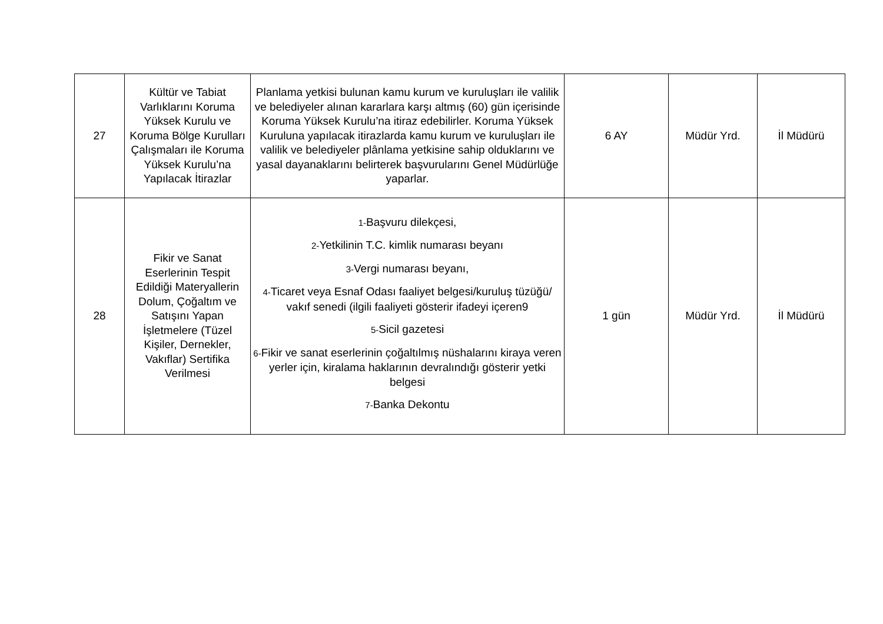| 27 | Kültür ve Tabiat Varlıklarını Koruma Yüksek Kurulu ve Koruma Bölge Kurulları Çalışmaları ile Koruma Yüksek Kurulu’na Yapılacak İtirazlar | Planlama yetkisi bulunan kamu kurum ve kuruluşları ile valilik ve belediyeler alınan kararlara karşı altmış (60) gün içerisinde Koruma Yüksek Kurulu’na itiraz edebilirler. Koruma Yüksek Kuruluna yapılacak itirazlarda kamu kurum ve kuruluşları ile valilik ve belediyeler plânlama yetkisine sahip olduklarını ve yasal dayanaklarını belirterek başvurularını Genel Müdürlüğe yaparlar. | 6 AY | Müdür Yrd. | İl Müdürü |
| 28 | Fikir ve Sanat Eserlerinin Tespit Edildiği Materyallerin Dolum, Çoğaltım ve Satışını Yapan İşletmelere (Tüzel Kişiler, Dernekler, Vakıflar) Sertifika Verilmesi | 1- Başvuru dilekçesi, 2- Yetkilinin T.C. kimlik numarası beyanı 3- Vergi numarası beyanı, 4- Ticaret veya Esnaf Odası faaliyet belgesi/kuruluş tüzüğü/ vakıf senedi (ilgili faaliyeti gösterir ifadeyi içeren9 5- Sicil gazetesi 6- Fikir ve sanat eserlerinin çoğaltılmış nüshalarını kiraya veren yerler için, kiralama haklarının devralındığı gösterir yetki belgesi 7- Banka Dekontu | 1 gün | Müdür Yrd. | İl Müdürü |